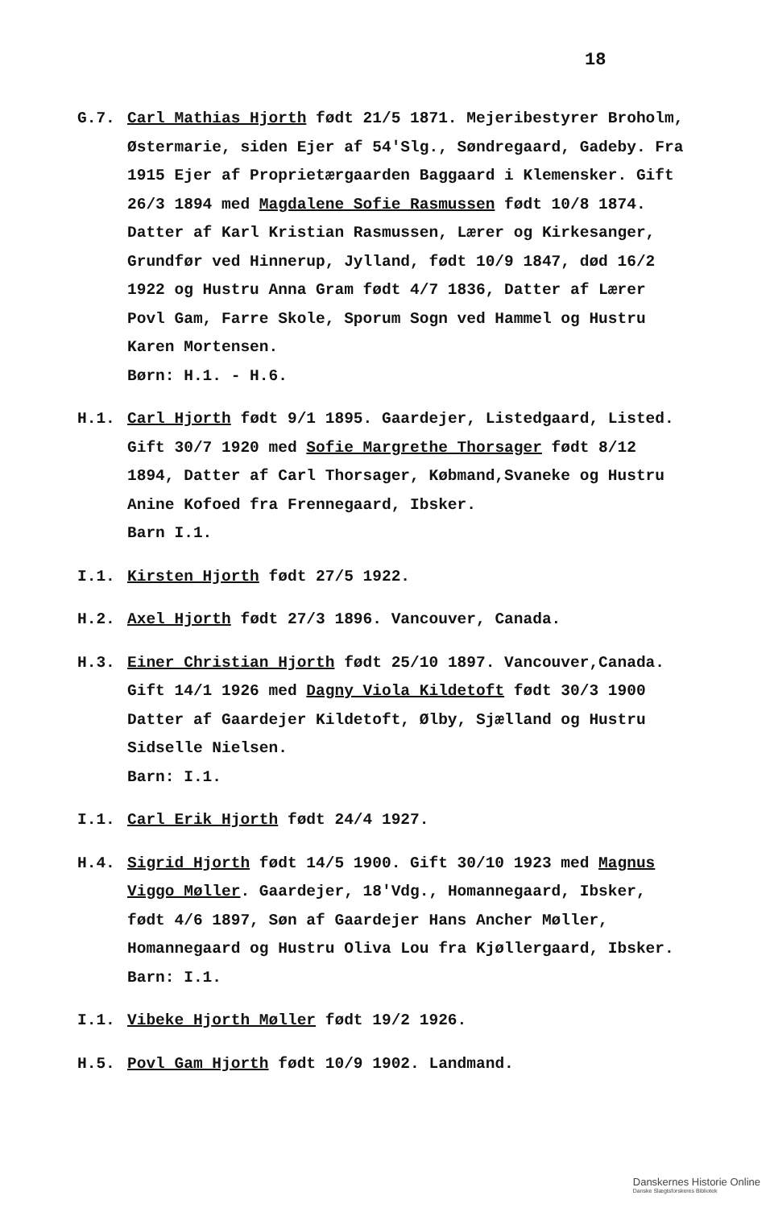18
G.7.
Carl Mathias Hjorth født 21/5 1871. Mejeribestyrer Broholm, Østermarie, siden Ejer af 54'Slg., Søndregaard, Gadeby. Fra 1915 Ejer af Proprietærgaarden Baggaard i Klemensker. Gift 26/3 1894 med Magdalene Sofie Rasmussen født 10/8 1874. Datter af Karl Kristian Rasmussen, Lærer og Kirkesanger, Grundfør ved Hinnerup, Jylland, født 10/9 1847, død 16/2 1922 og Hustru Anna Gram født 4/7 1836, Datter af Lærer Povl Gam, Farre Skole, Sporum Sogn ved Hammel og Hustru Karen Mortensen.
Børn: H.1. - H.6.
H.1.
Carl Hjorth født 9/1 1895. Gaardejer, Listedgaard, Listed. Gift 30/7 1920 med Sofie Margrethe Thorsager født 8/12 1894, Datter af Carl Thorsager, Købmand,Svaneke og Hustru Anine Kofoed fra Frennegaard, Ibsker.
Barn I.1.
I.1.
Kirsten Hjorth født 27/5 1922.
H.2.
Axel Hjorth født 27/3 1896. Vancouver, Canada.
H.3.
Einer Christian Hjorth født 25/10 1897. Vancouver,Canada. Gift 14/1 1926 med Dagny Viola Kildetoft født 30/3 1900 Datter af Gaardejer Kildetoft, Ølby, Sjælland og Hustru Sidselle Nielsen.
Barn: I.1.
I.1.
Carl Erik Hjorth født 24/4 1927.
H.4.
Sigrid Hjorth født 14/5 1900. Gift 30/10 1923 med Magnus Viggo Møller. Gaardejer, 18'Vdg., Homannegaard, Ibsker, født 4/6 1897, Søn af Gaardejer Hans Ancher Møller, Homannegaard og Hustru Oliva Lou fra Kjøllergaard, Ibsker.
Barn: I.1.
I.1.
Vibeke Hjorth Møller født 19/2 1926.
H.5.
Povl Gam Hjorth født 10/9 1902. Landmand.
Danskernes Historie Online
Danske Slægtsforskeres Bibliotek